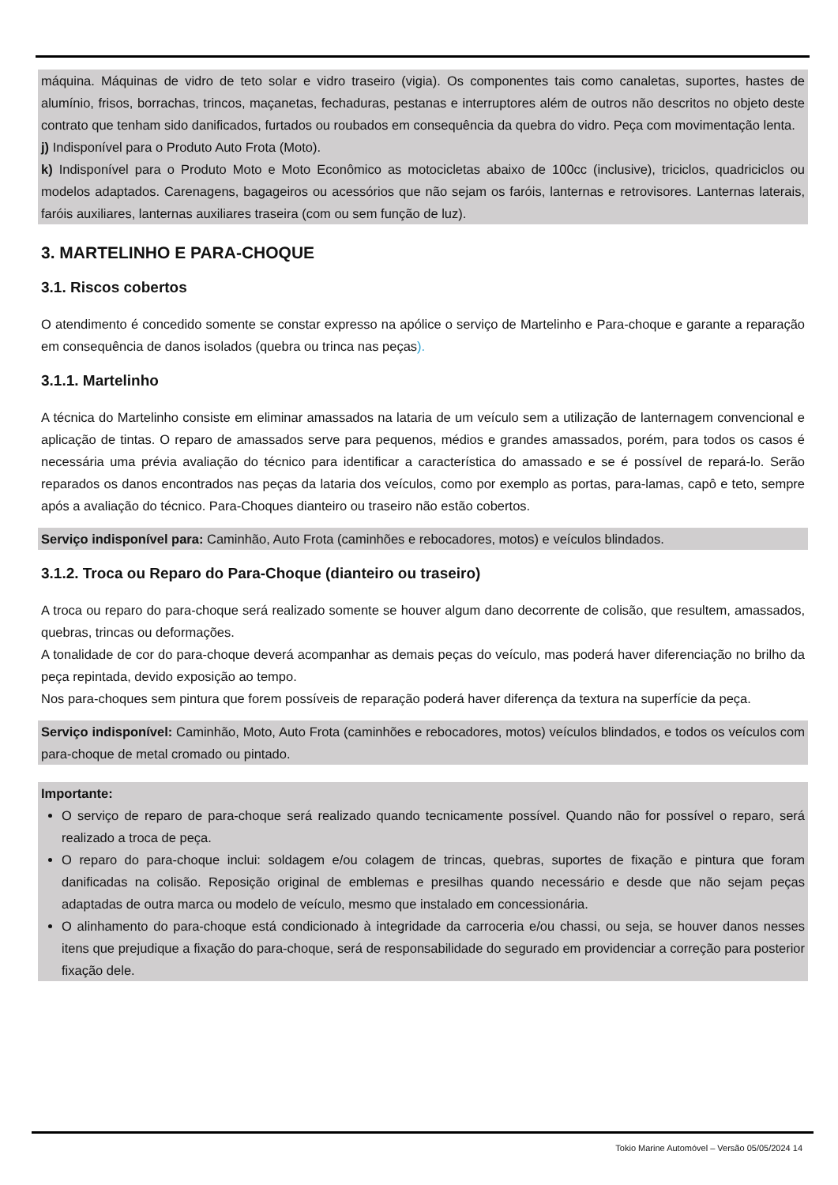máquina. Máquinas de vidro de teto solar e vidro traseiro (vigia). Os componentes tais como canaletas, suportes, hastes de alumínio, frisos, borrachas, trincos, maçanetas, fechaduras, pestanas e interruptores além de outros não descritos no objeto deste contrato que tenham sido danificados, furtados ou roubados em consequência da quebra do vidro. Peça com movimentação lenta.
j) Indisponível para o Produto Auto Frota (Moto).
k) Indisponível para o Produto Moto e Moto Econômico as motocicletas abaixo de 100cc (inclusive), triciclos, quadriciclos ou modelos adaptados. Carenagens, bagageiros ou acessórios que não sejam os faróis, lanternas e retrovisores. Lanternas laterais, faróis auxiliares, lanternas auxiliares traseira (com ou sem função de luz).
3. MARTELINHO E PARA-CHOQUE
3.1. Riscos cobertos
O atendimento é concedido somente se constar expresso na apólice o serviço de Martelinho e Para-choque e garante a reparação em consequência de danos isolados (quebra ou trinca nas peças).
3.1.1. Martelinho
A técnica do Martelinho consiste em eliminar amassados na lataria de um veículo sem a utilização de lanternagem convencional e aplicação de tintas. O reparo de amassados serve para pequenos, médios e grandes amassados, porém, para todos os casos é necessária uma prévia avaliação do técnico para identificar a característica do amassado e se é possível de repará-lo. Serão reparados os danos encontrados nas peças da lataria dos veículos, como por exemplo as portas, para-lamas, capô e teto, sempre após a avaliação do técnico. Para-Choques dianteiro ou traseiro não estão cobertos.
Serviço indisponível para: Caminhão, Auto Frota (caminhões e rebocadores, motos) e veículos blindados.
3.1.2. Troca ou Reparo do Para-Choque (dianteiro ou traseiro)
A troca ou reparo do para-choque será realizado somente se houver algum dano decorrente de colisão, que resultem, amassados, quebras, trincas ou deformações.
A tonalidade de cor do para-choque deverá acompanhar as demais peças do veículo, mas poderá haver diferenciação no brilho da peça repintada, devido exposição ao tempo.
Nos para-choques sem pintura que forem possíveis de reparação poderá haver diferença da textura na superfície da peça.
Serviço indisponível: Caminhão, Moto, Auto Frota (caminhões e rebocadores, motos) veículos blindados, e todos os veículos com para-choque de metal cromado ou pintado.
Importante:
O serviço de reparo de para-choque será realizado quando tecnicamente possível. Quando não for possível o reparo, será realizado a troca de peça.
O reparo do para-choque inclui: soldagem e/ou colagem de trincas, quebras, suportes de fixação e pintura que foram danificadas na colisão. Reposição original de emblemas e presilhas quando necessário e desde que não sejam peças adaptadas de outra marca ou modelo de veículo, mesmo que instalado em concessionária.
O alinhamento do para-choque está condicionado à integridade da carroceria e/ou chassi, ou seja, se houver danos nesses itens que prejudique a fixação do para-choque, será de responsabilidade do segurado em providenciar a correção para posterior fixação dele.
Tokio Marine Automóvel – Versão 05/05/2024 14